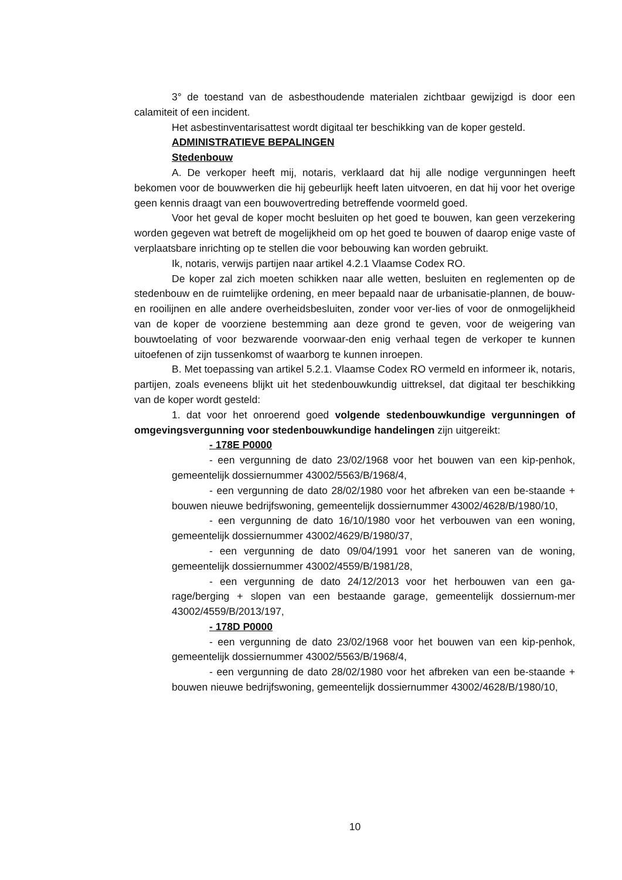3° de toestand van de asbesthoudende materialen zichtbaar gewijzigd is door een calamiteit of een incident.
Het asbestinventarisattest wordt digitaal ter beschikking van de koper gesteld.
ADMINISTRATIEVE BEPALINGEN
Stedenbouw
A. De verkoper heeft mij, notaris, verklaard dat hij alle nodige vergunningen heeft bekomen voor de bouwwerken die hij gebeurlijk heeft laten uitvoeren, en dat hij voor het overige geen kennis draagt van een bouwovertreding betreffende voormeld goed.
Voor het geval de koper mocht besluiten op het goed te bouwen, kan geen verzekering worden gegeven wat betreft de mogelijkheid om op het goed te bouwen of daarop enige vaste of verplaatsbare inrichting op te stellen die voor bebouwing kan worden gebruikt.
Ik, notaris, verwijs partijen naar artikel 4.2.1 Vlaamse Codex RO.
De koper zal zich moeten schikken naar alle wetten, besluiten en reglementen op de stedenbouw en de ruimtelijke ordening, en meer bepaald naar de urbanisatie-plannen, de bouw- en rooilijnen en alle andere overheidsbesluiten, zonder voor ver-lies of voor de onmogelijkheid van de koper de voorziene bestemming aan deze grond te geven, voor de weigering van bouwtoelating of voor bezwarende voorwaar-den enig verhaal tegen de verkoper te kunnen uitoefenen of zijn tussenkomst of waarborg te kunnen inroepen.
B. Met toepassing van artikel 5.2.1. Vlaamse Codex RO vermeld en informeer ik, notaris, partijen, zoals eveneens blijkt uit het stedenbouwkundig uittreksel, dat digitaal ter beschikking van de koper wordt gesteld:
1. dat voor het onroerend goed volgende stedenbouwkundige vergunningen of omgevingsvergunning voor stedenbouwkundige handelingen zijn uitgereikt:
- 178E P0000
- een vergunning de dato 23/02/1968 voor het bouwen van een kip-penhok, gemeentelijk dossiernummer 43002/5563/B/1968/4,
- een vergunning de dato 28/02/1980 voor het afbreken van een be-staande + bouwen nieuwe bedrijfswoning, gemeentelijk dossiernummer 43002/4628/B/1980/10,
- een vergunning de dato 16/10/1980 voor het verbouwen van een woning, gemeentelijk dossiernummer 43002/4629/B/1980/37,
- een vergunning de dato 09/04/1991 voor het saneren van de woning, gemeentelijk dossiernummer 43002/4559/B/1981/28,
- een vergunning de dato 24/12/2013 voor het herbouwen van een ga-rage/berging + slopen van een bestaande garage, gemeentelijk dossiernum-mer 43002/4559/B/2013/197,
- 178D P0000
- een vergunning de dato 23/02/1968 voor het bouwen van een kip-penhok, gemeentelijk dossiernummer 43002/5563/B/1968/4,
- een vergunning de dato 28/02/1980 voor het afbreken van een be-staande + bouwen nieuwe bedrijfswoning, gemeentelijk dossiernummer 43002/4628/B/1980/10,
10